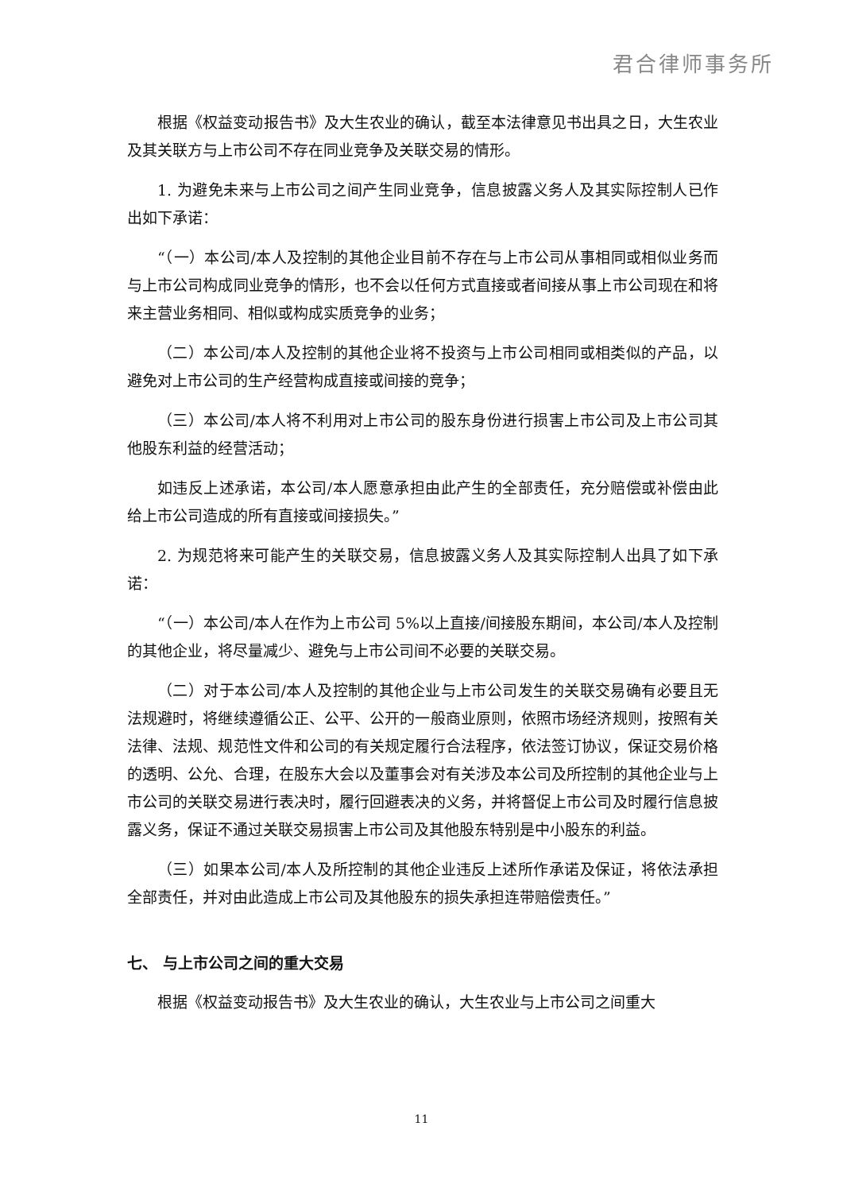君合律师事务所
根据《权益变动报告书》及大生农业的确认，截至本法律意见书出具之日，大生农业及其关联方与上市公司不存在同业竞争及关联交易的情形。
1. 为避免未来与上市公司之间产生同业竞争，信息披露义务人及其实际控制人已作出如下承诺：
“（一）本公司/本人及控制的其他企业目前不存在与上市公司从事相同或相似业务而与上市公司构成同业竞争的情形，也不会以任何方式直接或者间接从事上市公司现在和将来主营业务相同、相似或构成实质竞争的业务；
（二）本公司/本人及控制的其他企业将不投资与上市公司相同或相类似的产品，以避免对上市公司的生产经营构成直接或间接的竞争；
（三）本公司/本人将不利用对上市公司的股东身份进行损害上市公司及上市公司其他股东利益的经营活动；
如违反上述承诺，本公司/本人愿意承担由此产生的全部责任，充分赔偿或补偿由此给上市公司造成的所有直接或间接损失。”
2. 为规范将来可能产生的关联交易，信息披露义务人及其实际控制人出具了如下承诺：
“（一）本公司/本人在作为上市公司 5%以上直接/间接股东期间，本公司/本人及控制的其他企业，将尽量减少、避免与上市公司间不必要的关联交易。
（二）对于本公司/本人及控制的其他企业与上市公司发生的关联交易确有必要且无法规避时，将继续遵循公正、公平、公开的一般商业原则，依照市场经济规则，按照有关法律、法规、规范性文件和公司的有关规定履行合法程序，依法签订协议，保证交易价格的透明、公允、合理，在股东大会以及董事会对有关涉及本公司及所控制的其他企业与上市公司的关联交易进行表决时，履行回避表决的义务，并将督促上市公司及时履行信息披露义务，保证不通过关联交易损害上市公司及其他股东特别是中小股东的利益。
（三）如果本公司/本人及所控制的其他企业违反上述所作承诺及保证，将依法承担全部责任，并对由此造成上市公司及其他股东的损失承担连带赔偿责任。”
七、 与上市公司之间的重大交易
根据《权益变动报告书》及大生农业的确认，大生农业与上市公司之间重大
11